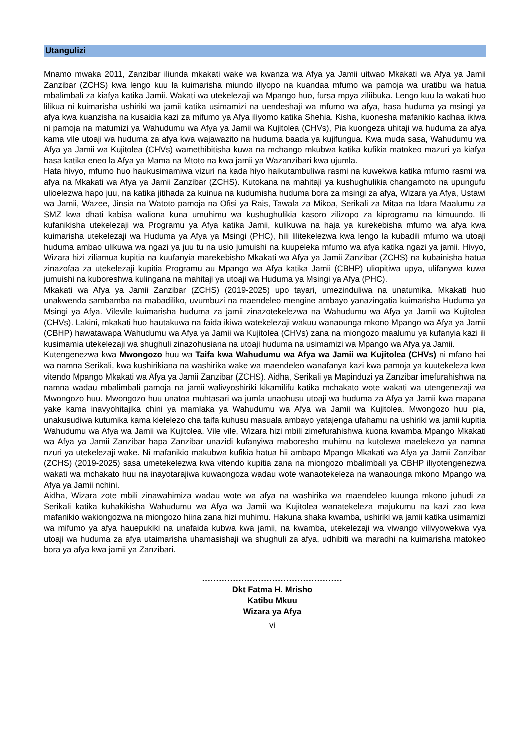Utangulizi
Mnamo mwaka 2011, Zanzibar iliunda mkakati wake wa kwanza wa Afya ya Jamii uitwao Mkakati wa Afya ya Jamii Zanzibar (ZCHS) kwa lengo kuu la kuimarisha miundo iliyopo na kuandaa mfumo wa pamoja wa uratibu wa hatua mbalimbali za kiafya katika Jamii. Wakati wa utekelezaji wa Mpango huo, fursa mpya ziliibuka. Lengo kuu la wakati huo lilikua ni kuimarisha ushiriki wa jamii katika usimamizi na uendeshaji wa mfumo wa afya, hasa huduma ya msingi ya afya kwa kuanzisha na kusaidia kazi za mifumo ya Afya iliyomo katika Shehia. Kisha, kuonesha mafanikio kadhaa ikiwa ni pamoja na matumizi ya Wahudumu wa Afya ya Jamii wa Kujitolea (CHVs), Pia kuongeza uhitaji wa huduma za afya kama vile utoaji wa huduma za afya kwa wajawazito na huduma baada ya kujifungua. Kwa muda sasa, Wahudumu wa Afya ya Jamii wa Kujitolea (CHVs) wamethibitisha kuwa na mchango mkubwa katika kufikia matokeo mazuri ya kiafya hasa katika eneo la Afya ya Mama na Mtoto na kwa jamii ya Wazanzibari kwa ujumla.
Hata hivyo, mfumo huo haukusimamiwa vizuri na kada hiyo haikutambuliwa rasmi na kuwekwa katika mfumo rasmi wa afya na Mkakati wa Afya ya Jamii Zanzibar (ZCHS). Kutokana na mahitaji ya kushughulikia changamoto na upungufu ulioelezwa hapo juu, na katika jitihada za kuinua na kudumisha huduma bora za msingi za afya, Wizara ya Afya, Ustawi wa Jamii, Wazee, Jinsia na Watoto pamoja na Ofisi ya Rais, Tawala za Mikoa, Serikali za Mitaa na Idara Maalumu za SMZ kwa dhati kabisa waliona kuna umuhimu wa kushughulikia kasoro zilizopo za kiprogramu na kimuundo. Ili kufanikisha utekelezaji wa Programu ya Afya katika Jamii, kulikuwa na haja ya kurekebisha mfumo wa afya kwa kuimarisha utekelezaji wa Huduma ya Afya ya Msingi (PHC), hili lilitekelezwa kwa lengo la kubadili mfumo wa utoaji huduma ambao ulikuwa wa ngazi ya juu tu na usio jumuishi na kuupeleka mfumo wa afya katika ngazi ya jamii. Hivyo, Wizara hizi ziliamua kupitia na kuufanyia marekebisho Mkakati wa Afya ya Jamii Zanzibar (ZCHS) na kubainisha hatua zinazofaa za utekelezaji kupitia Programu au Mpango wa Afya katika Jamii (CBHP) uliopitiwa upya, ulifanywa kuwa jumuishi na kuboreshwa kulingana na mahitaji ya utoaji wa Huduma ya Msingi ya Afya (PHC).
Mkakati wa Afya ya Jamii Zanzibar (ZCHS) (2019-2025) upo tayari, umezinduliwa na unatumika. Mkakati huo unakwenda sambamba na mabadiliko, uvumbuzi na maendeleo mengine ambayo yanazingatia kuimarisha Huduma ya Msingi ya Afya. Vilevile kuimarisha huduma za jamii zinazotekelezwa na Wahudumu wa Afya ya Jamii wa Kujitolea (CHVs). Lakini, mkakati huo hautakuwa na faida ikiwa watekelezaji wakuu wanaounga mkono Mpango wa Afya ya Jamii (CBHP) hawatawapa Wahudumu wa Afya ya Jamii wa Kujitolea (CHVs) zana na miongozo maalumu ya kufanyia kazi ili kusimamia utekelezaji wa shughuli zinazohusiana na utoaji huduma na usimamizi wa Mpango wa Afya ya Jamii.
Kutengenezwa kwa Mwongozo huu wa Taifa kwa Wahudumu wa Afya wa Jamii wa Kujitolea (CHVs) ni mfano hai wa namna Serikali, kwa kushirikiana na washirika wake wa maendeleo wanafanya kazi kwa pamoja ya kuutekeleza kwa vitendo Mpango Mkakati wa Afya ya Jamii Zanzibar (ZCHS). Aidha, Serikali ya Mapinduzi ya Zanzibar imefurahishwa na namna wadau mbalimbali pamoja na jamii walivyoshiriki kikamilifu katika mchakato wote wakati wa utengenezaji wa Mwongozo huu. Mwongozo huu unatoa muhtasari wa jumla unaohusu utoaji wa huduma za Afya ya Jamii kwa mapana yake kama inavyohitajika chini ya mamlaka ya Wahudumu wa Afya wa Jamii wa Kujitolea. Mwongozo huu pia, unakusudiwa kutumika kama kielelezo cha taifa kuhusu masuala ambayo yatajenga ufahamu na ushiriki wa jamii kupitia Wahudumu wa Afya wa Jamii wa Kujitolea. Vile vile, Wizara hizi mbili zimefurahishwa kuona kwamba Mpango Mkakati wa Afya ya Jamii Zanzibar hapa Zanzibar unazidi kufanyiwa maboresho muhimu na kutolewa maelekezo ya namna nzuri ya utekelezaji wake. Ni mafanikio makubwa kufikia hatua hii ambapo Mpango Mkakati wa Afya ya Jamii Zanzibar (ZCHS) (2019-2025) sasa umetekelezwa kwa vitendo kupitia zana na miongozo mbalimbali ya CBHP iliyotengenezwa wakati wa mchakato huu na inayotarajiwa kuwaongoza wadau wote wanaotekeleza na wanaounga mkono Mpango wa Afya ya Jamii nchini.
Aidha, Wizara zote mbili zinawahimiza wadau wote wa afya na washirika wa maendeleo kuunga mkono juhudi za Serikali katika kuhakikisha Wahudumu wa Afya wa Jamii wa Kujitolea wanatekeleza majukumu na kazi zao kwa mafanikio wakiongozwa na miongozo hiina zana hizi muhimu. Hakuna shaka kwamba, ushiriki wa jamii katika usimamizi wa mifumo ya afya hauepukiki na unafaida kubwa kwa jamii, na kwamba, utekelezaji wa viwango vilivyowekwa vya utoaji wa huduma za afya utaimarisha uhamasishaji wa shughuli za afya, udhibiti wa maradhi na kuimarisha matokeo bora ya afya kwa jamii ya Zanzibari.
..................................................
Dkt Fatma H. Mrisho
Katibu Mkuu
Wizara ya Afya
vi